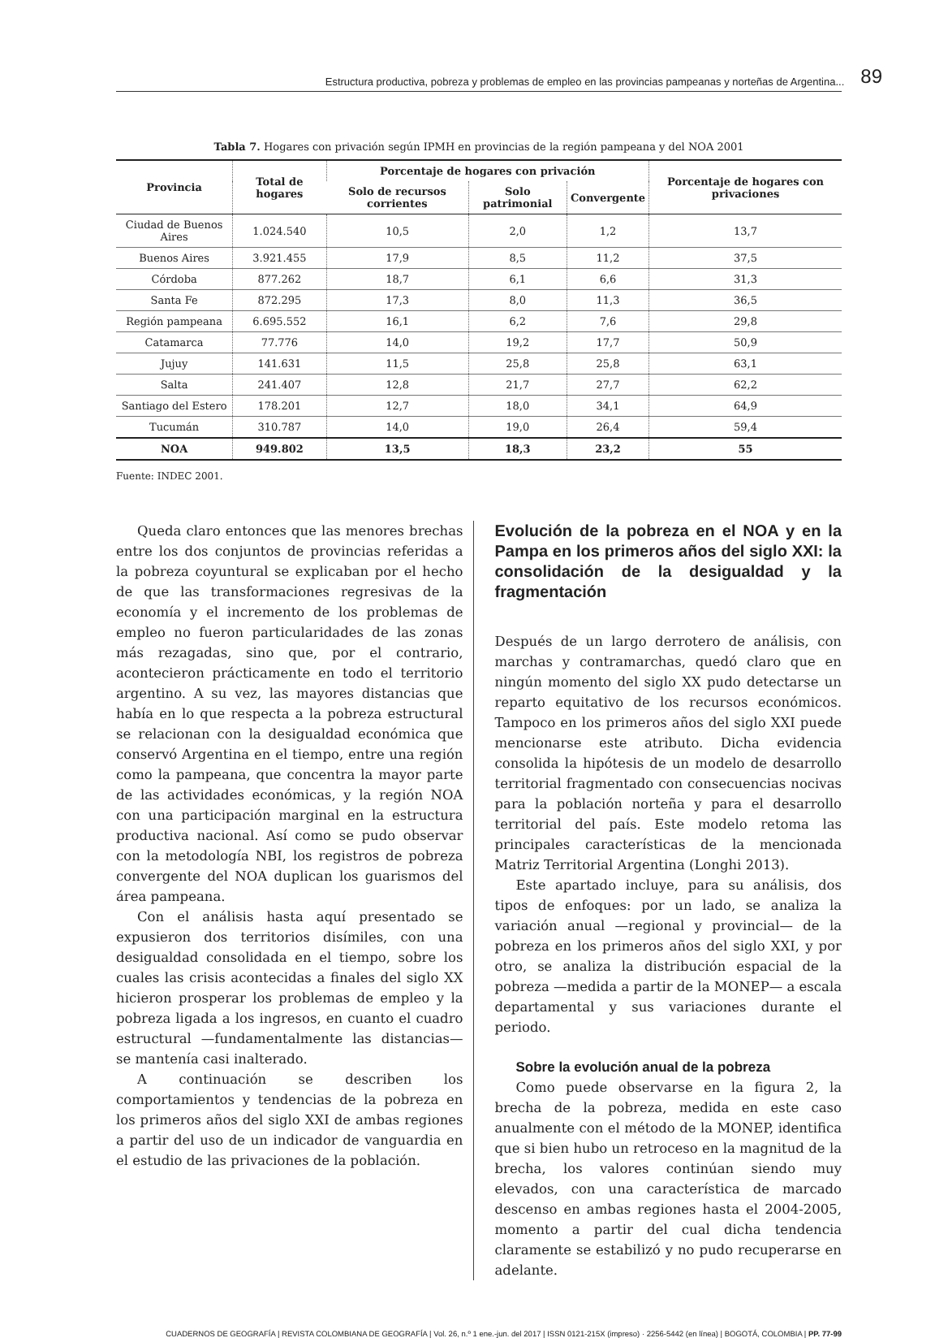Estructura productiva, pobreza y problemas de empleo en las provincias pampeanas y norteñas de Argentina... 89
Tabla 7. Hogares con privación según IPMH en provincias de la región pampeana y del NOA 2001
| Provincia | Total de hogares | Porcentaje de hogares con privación | | | Porcentaje de hogares con privaciones |
| --- | --- | --- | --- | --- | --- |
| | | Solo de recursos corrientes | Solo patrimonial | Convergente | |
| Ciudad de Buenos Aires | 1.024.540 | 10,5 | 2,0 | 1,2 | 13,7 |
| Buenos Aires | 3.921.455 | 17,9 | 8,5 | 11,2 | 37,5 |
| Córdoba | 877.262 | 18,7 | 6,1 | 6,6 | 31,3 |
| Santa Fe | 872.295 | 17,3 | 8,0 | 11,3 | 36,5 |
| Región pampeana | 6.695.552 | 16,1 | 6,2 | 7,6 | 29,8 |
| Catamarca | 77.776 | 14,0 | 19,2 | 17,7 | 50,9 |
| Jujuy | 141.631 | 11,5 | 25,8 | 25,8 | 63,1 |
| Salta | 241.407 | 12,8 | 21,7 | 27,7 | 62,2 |
| Santiago del Estero | 178.201 | 12,7 | 18,0 | 34,1 | 64,9 |
| Tucumán | 310.787 | 14,0 | 19,0 | 26,4 | 59,4 |
| NOA | 949.802 | 13,5 | 18,3 | 23,2 | 55 |
Fuente: INDEC 2001.
Queda claro entonces que las menores brechas entre los dos conjuntos de provincias referidas a la pobreza coyuntural se explicaban por el hecho de que las transformaciones regresivas de la economía y el incremento de los problemas de empleo no fueron particularidades de las zonas más rezagadas, sino que, por el contrario, acontecieron prácticamente en todo el territorio argentino. A su vez, las mayores distancias que había en lo que respecta a la pobreza estructural se relacionan con la desigualdad económica que conservó Argentina en el tiempo, entre una región como la pampeana, que concentra la mayor parte de las actividades económicas, y la región NOA con una participación marginal en la estructura productiva nacional. Así como se pudo observar con la metodología NBI, los registros de pobreza convergente del NOA duplican los guarismos del área pampeana.
Con el análisis hasta aquí presentado se expusieron dos territorios disímiles, con una desigualdad consolidada en el tiempo, sobre los cuales las crisis acontecidas a finales del siglo XX hicieron prosperar los problemas de empleo y la pobreza ligada a los ingresos, en cuanto el cuadro estructural —fundamentalmente las distancias— se mantenía casi inalterado.
A continuación se describen los comportamientos y tendencias de la pobreza en los primeros años del siglo XXI de ambas regiones a partir del uso de un indicador de vanguardia en el estudio de las privaciones de la población.
Evolución de la pobreza en el NOA y en la Pampa en los primeros años del siglo XXI: la consolidación de la desigualdad y la fragmentación
Después de un largo derrotero de análisis, con marchas y contramarchas, quedó claro que en ningún momento del siglo XX pudo detectarse un reparto equitativo de los recursos económicos. Tampoco en los primeros años del siglo XXI puede mencionarse este atributo. Dicha evidencia consolida la hipótesis de un modelo de desarrollo territorial fragmentado con consecuencias nocivas para la población norteña y para el desarrollo territorial del país. Este modelo retoma las principales características de la mencionada Matriz Territorial Argentina (Longhi 2013).
Este apartado incluye, para su análisis, dos tipos de enfoques: por un lado, se analiza la variación anual —regional y provincial— de la pobreza en los primeros años del siglo XXI, y por otro, se analiza la distribución espacial de la pobreza —medida a partir de la MONEP— a escala departamental y sus variaciones durante el periodo.
Sobre la evolución anual de la pobreza
Como puede observarse en la figura 2, la brecha de la pobreza, medida en este caso anualmente con el método de la MONEP, identifica que si bien hubo un retroceso en la magnitud de la brecha, los valores continúan siendo muy elevados, con una característica de marcado descenso en ambas regiones hasta el 2004-2005, momento a partir del cual dicha tendencia claramente se estabilizó y no pudo recuperarse en adelante.
CUADERNOS DE GEOGRAFÍA | REVISTA COLOMBIANA DE GEOGRAFÍA | Vol. 26, n.º 1 ene.-jun. del 2017 | ISSN 0121-215X (impreso) · 2256-5442 (en línea) | BOGOTÁ, COLOMBIA | PP. 77-99